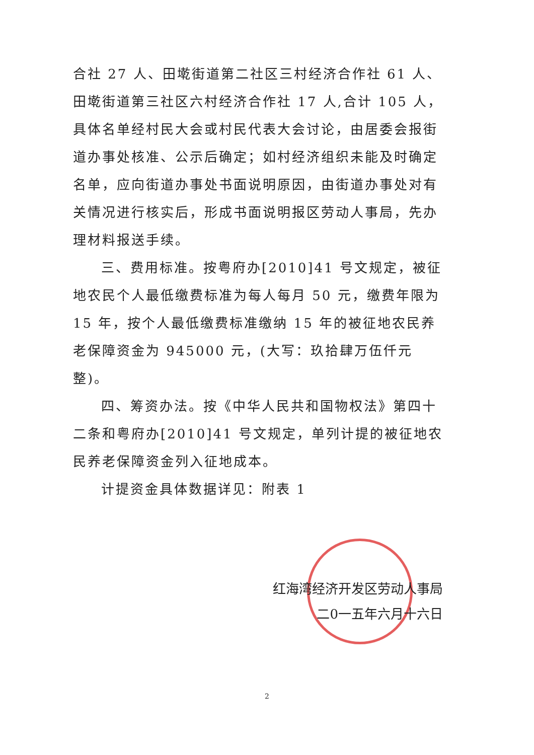合社 27 人、田墘街道第二社区三村经济合作社 61 人、田墘街道第三社区六村经济合作社 17 人,合计 105 人，具体名单经村民大会或村民代表大会讨论，由居委会报街道办事处核准、公示后确定；如村经济组织未能及时确定名单，应向街道办事处书面说明原因，由街道办事处对有关情况进行核实后，形成书面说明报区劳动人事局，先办理材料报送手续。
三、费用标准。按粤府办[2010]41 号文规定，被征地农民个人最低缴费标准为每人每月 50 元，缴费年限为 15 年，按个人最低缴费标准缴纳 15 年的被征地农民养老保障资金为 945000 元，(大写：玖拾肆万伍仟元整)。
四、筹资办法。按《中华人民共和国物权法》第四十二条和粤府办[2010]41 号文规定，单列计提的被征地农民养老保障资金列入征地成本。
计提资金具体数据详见：附表 1
红海湾经济开发区劳动人事局
二0一五年六月十六日
2